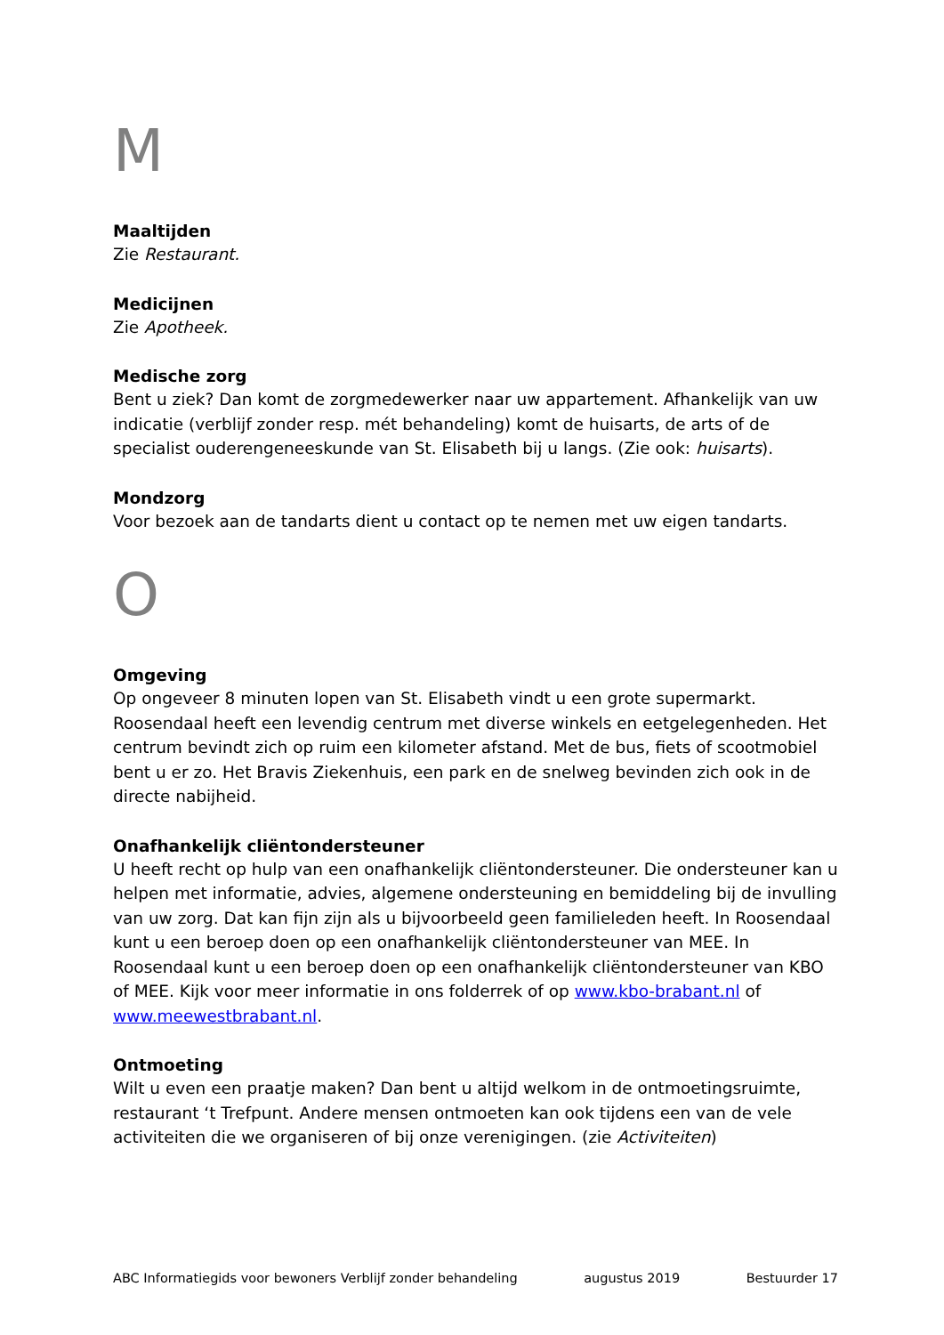M
Maaltijden
Zie Restaurant.
Medicijnen
Zie Apotheek.
Medische zorg
Bent u ziek? Dan komt de zorgmedewerker naar uw appartement. Afhankelijk van uw indicatie (verblijf zonder resp. mét behandeling) komt de huisarts, de arts of de specialist ouderengeneeskunde van St. Elisabeth bij u langs. (Zie ook: huisarts).
Mondzorg
Voor bezoek aan de tandarts dient u contact op te nemen met uw eigen tandarts.
O
Omgeving
Op ongeveer 8 minuten lopen van St. Elisabeth vindt u een grote supermarkt. Roosendaal heeft een levendig centrum met diverse winkels en eetgelegenheden. Het centrum bevindt zich op ruim een kilometer afstand. Met de bus, fiets of scootmobiel bent u er zo. Het Bravis Ziekenhuis, een park en de snelweg bevinden zich ook in de directe nabijheid.
Onafhankelijk cliëntondersteuner
U heeft recht op hulp van een onafhankelijk cliëntondersteuner. Die ondersteuner kan u helpen met informatie, advies, algemene ondersteuning en bemiddeling bij de invulling van uw zorg. Dat kan fijn zijn als u bijvoorbeeld geen familieleden heeft. In Roosendaal kunt u een beroep doen op een onafhankelijk cliëntondersteuner van MEE. In Roosendaal kunt u een beroep doen op een onafhankelijk cliëntondersteuner van KBO of MEE. Kijk voor meer informatie in ons folderrek of op www.kbo-brabant.nl of www.meewestbrabant.nl.
Ontmoeting
Wilt u even een praatje maken? Dan bent u altijd welkom in de ontmoetingsruimte, restaurant ‘t Trefpunt. Andere mensen ontmoeten kan ook tijdens een van de vele activiteiten die we organiseren of bij onze verenigingen. (zie Activiteiten)
ABC Informatiegids voor bewoners Verblijf zonder behandeling augustus 2019 Bestuurder 17